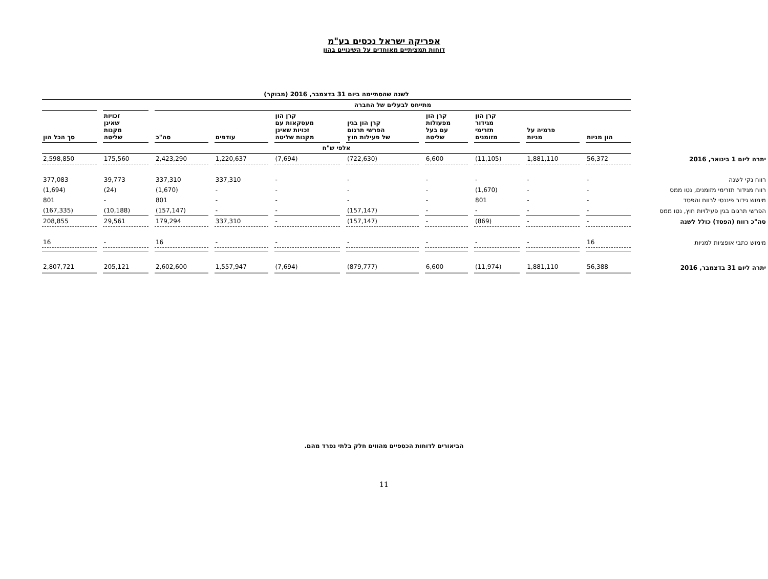אפריקה ישראל נכסים בע"מ
דוחות תמציתיים מאוחדים על השינויים בהון
| | לשנה שהסתיימה ביום 31 בדצמבר, 2016 (מבוקר) | | | | | | | | | |
| | מתייחס לבעלים של החברה | | | | | | | | | |
| | הון מניות | פרמיה על מניות | קרן הון מגידור תזרימי מזומנים | קרן הון מפעולות עם בעל שליטה | קרן הון בגין הפרשי תרגום של פעילות חוץ | קרן הון מעסקאות עם זכויות שאינן מקנות שליטה | עודפים | סה"כ | זכויות שאינן מקנות שליטה | סך הכל הון |
| | אלפי ש"ח | | | | | | | | | |
| יתרה ליום 1 בינואר, 2016 | 56,372 | 1,881,110 | (11,105) | 6,600 | (722,630) | (7,694) | 1,220,637 | 2,423,290 | 175,560 | 2,598,850 |
| רווח נקי לשנה | - | - | - | - | - | - | 337,310 | 337,310 | 39,773 | 377,083 |
| רווח מגידור תזרימי מזומנים, נטו ממס | - | - | (1,670) | - | - | - | - | (1,670) | (24) | (1,694) |
| מימוש גידור פיננסי לרווח והפסד | - | - | 801 | - | - | - | - | 801 | - | 801 |
| הפרשי תרגום בגין פעילויות חוץ, נטו ממס | - | - | - | - | (157,147) | - | - | (157,147) | (10,188) | (167,335) |
| סה"כ רווח (הפסד) כולל לשנה | - | - | (869) | - | (157,147) | - | 337,310 | 179,294 | 29,561 | 208,855 |
| מימוש כתבי אופציות למניות | 16 | - | - | - | - | - | - | 16 | - | 16 |
| יתרה ליום 31 בדצמבר, 2016 | 56,388 | 1,881,110 | (11,974) | 6,600 | (879,777) | (7,694) | 1,557,947 | 2,602,600 | 205,121 | 2,807,721 |
הביאורים לדוחות הכספיים מהווים חלק בלתי נפרד מהם.
11